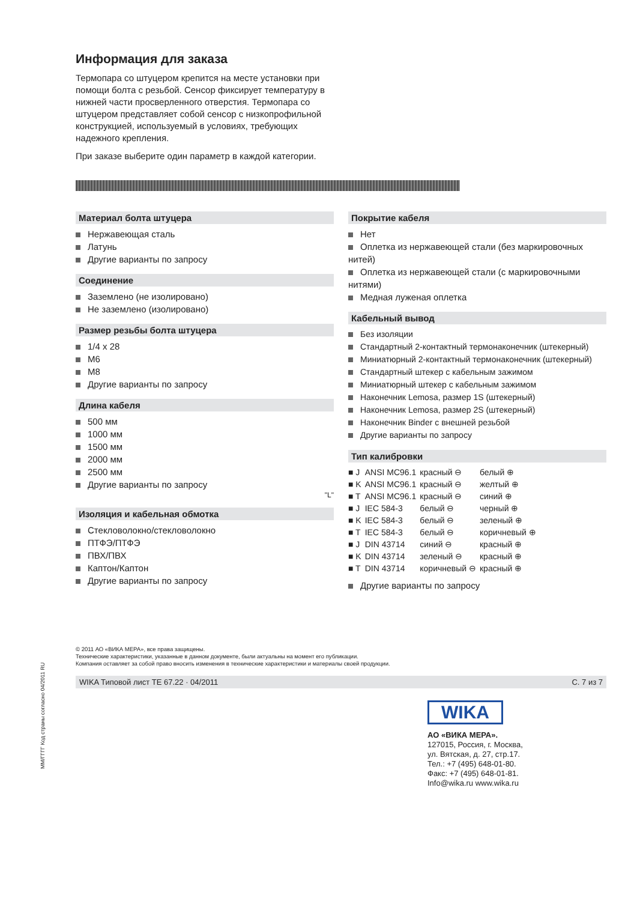Информация для заказа
Термопара со штуцером крепится на месте установки при помощи болта с резьбой. Сенсор фиксирует температуру в нижней части просверленного отверстия. Термопара со штуцером представляет собой сенсор с низкопрофильной конструкцией, используемый в условиях, требующих надежного крепления.
При заказе выберите один параметр в каждой категории.
Материал болта штуцера
Нержавеющая сталь
Латунь
Другие варианты по запросу
Соединение
Заземлено (не изолировано)
Не заземлено (изолировано)
Размер резьбы болта штуцера
1/4 x 28
M6
M8
Другие варианты по запросу
Длина кабеля
500 мм
1000 мм
1500 мм
2000 мм
2500 мм
Другие варианты по запросу
"L"
Изоляция и кабельная обмотка
Стекловолокно/стекловолокно
ПТФЭ/ПТФЭ
ПВХ/ПВХ
Каптон/Каптон
Другие варианты по запросу
Покрытие кабеля
Нет
Оплетка из нержавеющей стали (без маркировочных нитей)
Оплетка из нержавеющей стали (с маркировочными нитями)
Медная луженая оплетка
Кабельный вывод
Без изоляции
Стандартный 2-контактный термонаконечник (штекерный)
Миниатюрный 2-контактный термонаконечник (штекерный)
Стандартный штекер с кабельным зажимом
Миниатюрный штекер с кабельным зажимом
Наконечник Lemosa, размер 1S (штекерный)
Наконечник Lemosa, размер 2S (штекерный)
Наконечник Binder с внешней резьбой
Другие варианты по запросу
Тип калибровки
| ■ J | ANSI MC96.1 | красный ⊖ | белый ⊕ |
| ■ K | ANSI MC96.1 | красный ⊖ | желтый ⊕ |
| ■ T | ANSI MC96.1 | красный ⊖ | синий ⊕ |
| ■ J | IEC 584-3 | белый ⊖ | черный ⊕ |
| ■ K | IEC 584-3 | белый ⊖ | зеленый ⊕ |
| ■ T | IEC 584-3 | белый ⊖ | коричневый ⊕ |
| ■ J | DIN 43714 | синий ⊖ | красный ⊕ |
| ■ K | DIN 43714 | зеленый ⊖ | красный ⊕ |
| ■ T | DIN 43714 | коричневый ⊖ | красный ⊕ |
Другие варианты по запросу
© 2011 АО «ВИКА МЕРА», все права защищены.
Технические характеристики, указанные в данном документе, были актуальны на момент его публикации.
Компания оставляет за собой право вносить изменения в технические характеристики и материалы своей продукции.
WIKA Типовой лист TE 67.22 · 04/2011 С. 7 из 7
WIKA
АО «ВИКА МЕРА».
127015, Россия, г. Москва,
ул. Вятская, д. 27, стр.17.
Тел.: +7 (495) 648-01-80.
Факс: +7 (495) 648-01-81.
Info@wika.ru www.wika.ru
ММ/ГГГГ Код страны согласно 04/2011 RU